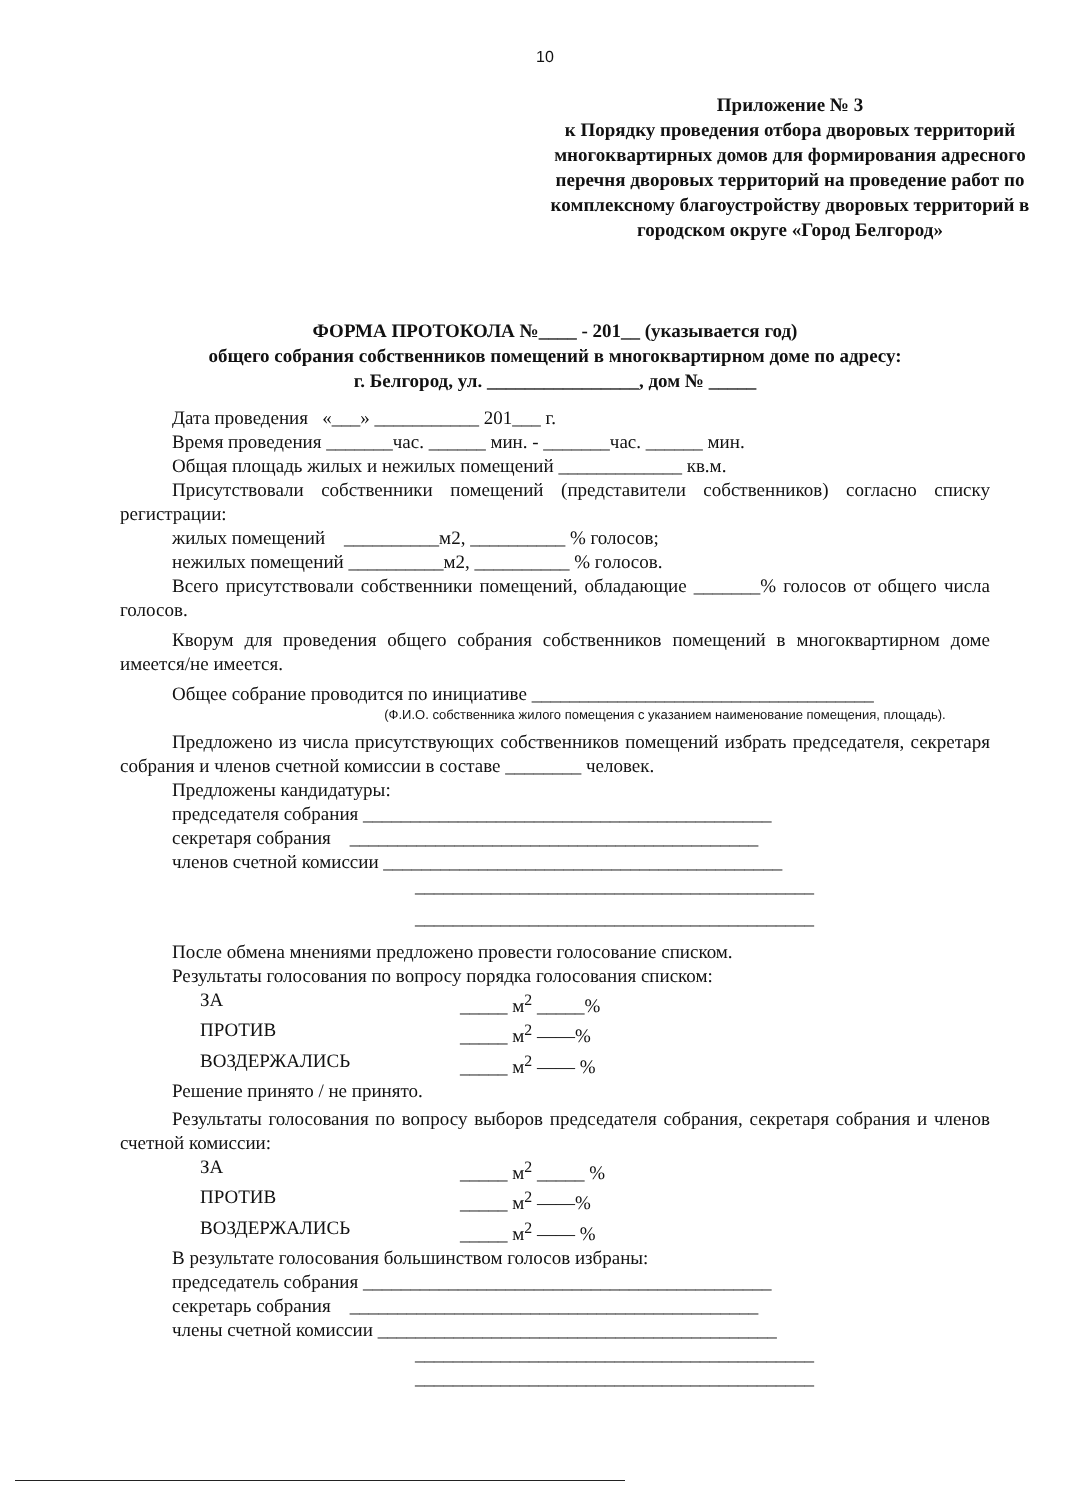10
Приложение № 3
к Порядку проведения отбора дворовых территорий многоквартирных домов для формирования адресного перечня дворовых территорий на проведение работ по комплексному благоустройству дворовых территорий в городском округе «Город Белгород»
ФОРМА ПРОТОКОЛА №____ - 201__ (указывается год)
общего собрания собственников помещений в многоквартирном доме по адресу:
г. Белгород, ул. ________________, дом № _____
Дата проведения «___» ___________ 201___ г.
Время проведения _______час. ______ мин. - _______час. ______ мин.
Общая площадь жилых и нежилых помещений _____________ кв.м.
Присутствовали собственники помещений (представители собственников) согласно списку регистрации:
жилых помещений __________м2, __________ % голосов;
нежилых помещений __________м2, __________ % голосов.
Всего присутствовали собственники помещений, обладающие _______% голосов от общего числа голосов.
Кворум для проведения общего собрания собственников помещений в многоквартирном доме имеется/не имеется.
Общее собрание проводится по инициативе ____________________________________
(Ф.И.О. собственника жилого помещения с указанием наименование помещения, площадь).
Предложено из числа присутствующих собственников помещений избрать председателя, секретаря собрания и членов счетной комиссии в составе ________ человек.
Предложены кандидатуры:
председателя собрания ___________________________________________
секретаря собрания ___________________________________________
членов счетной комиссии __________________________________________
__________________________________________
__________________________________________
После обмена мнениями предложено провести голосование списком.
Результаты голосования по вопросу порядка голосования списком:
ЗА _____ м<sup>2</sup> _____%
ПРОТИВ _____ м<sup>2</sup> ——%
ВОЗДЕРЖАЛИСЬ _____ м<sup>2</sup> —— %
Решение принято / не принято.
Результаты голосования по вопросу выборов председателя собрания, секретаря собрания и членов счетной комиссии:
ЗА _____ м<sup>2</sup> _____ %
ПРОТИВ _____ м<sup>2</sup> ——%
ВОЗДЕРЖАЛИСЬ _____ м<sup>2</sup> —— %
В результате голосования большинством голосов избраны:
председатель собрания ___________________________________________
секретарь собрания ___________________________________________
члены счетной комиссии __________________________________________
__________________________________________
__________________________________________